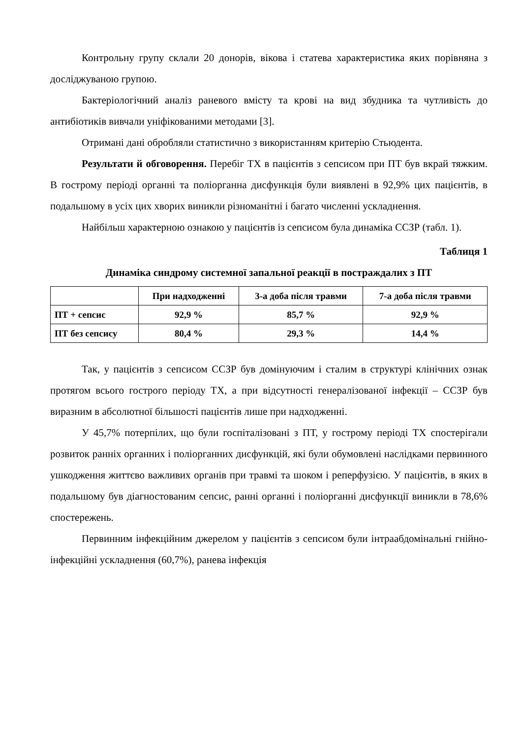Контрольну групу склали 20 донорів, вікова і статева характеристика яких порівняна з досліджуваною групою.
Бактеріологічний аналіз раневого вмісту та крові на вид збудника та чутливість до антибіотиків вивчали уніфікованими методами [3].
Отримані дані обробляли статистично з використанням критерію Стьюдента.
Результати й обговорення. Перебіг ТХ в пацієнтів з сепсисом при ПТ був вкрай тяжким. В гострому періоді органні та поліорганна дисфункція були виявлені в 92,9% цих пацієнтів, в подальшому в усіх цих хворих виникли різноманітні і багато численні ускладнення.
Найбільш характерною ознакою у пацієнтів із сепсисом була динаміка ССЗР (табл. 1).
Таблиця 1
Динаміка синдрому системної запальної реакції в постраждалих з ПТ
| | При надходженні | 3-а доба після травми | 7-а доба після травми |
| --- | --- | --- | --- |
| ПТ + сепсис | 92,9 % | 85,7 % | 92,9 % |
| ПТ без сепсису | 80,4 % | 29,3 % | 14,4 % |
Так, у пацієнтів з сепсисом ССЗР був домінуючим і сталим в структурі клінічних ознак протягом всього гострого періоду ТХ, а при відсутності генералізованої інфекції – ССЗР був виразним в абсолютної більшості пацієнтів лише при надходженні.
У 45,7% потерпілих, що були госпіталізовані з ПТ, у гострому періоді ТХ спостерігали розвиток ранніх органних і поліорганних дисфункцій, які були обумовлені наслідками первинного ушкодження життєво важливих органів при травмі та шоком і реперфузією. У пацієнтів, в яких в подальшому був діагностованим сепсис, ранні органні і поліорганні дисфункції виникли в 78,6% спостережень.
Первинним інфекційним джерелом у пацієнтів з сепсисом були інтраабдомінальні гнійно-інфекційні ускладнення (60,7%), ранева інфекція